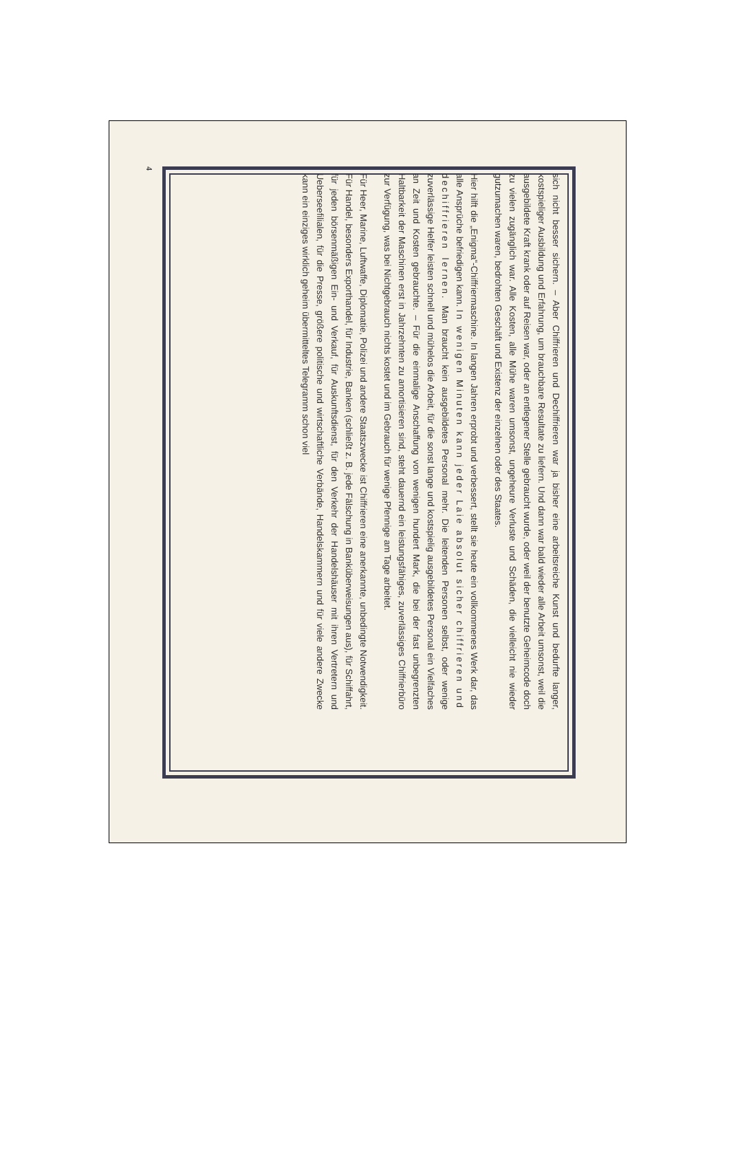4
sich nicht besser sichern. – Aber Chiffrieren und Dechiffrieren war ja bisher eine arbeitsreiche Kunst und bedurfte langer, kostspieliger Ausbildung und Erfahrung, um brauchbare Resultate zu liefern. Und dann war bald wieder alle Arbeit umsonst, weil die ausgebildete Kraft krank oder auf Reisen war, oder an entlegener Stelle gebraucht wurde, oder weil der benutzte Geheimcode doch zu vielen zugänglich war. Alle Kosten, alle Mühe waren umsonst, ungeheure Verluste und Schäden, die vielleicht nie wieder gutzumachen waren, bedrohten Geschäft und Existenz der einzelnen oder des Staates.
Hier hilft die „Enigma“-Chiffriermaschine. In langen Jahren erprobt und verbessert, stellt sie heute ein vollkommenes Werk dar, das alle Ansprüche befriedigen kann. In wenigen Minuten kann jeder Laie absolut sicher chiffrieren und dechiffrieren lernen. Man braucht kein ausgebildetes Personal mehr. Die leitenden Personen selbst, oder wenige zuverlässige Helfer leisten schnell und mühelos die Arbeit, für die sonst lange und kostspielig ausgebildetes Personal ein Vielfaches an Zeit und Kosten gebrauchte. – Für die einmalige Anschaffung von wenigen hundert Mark, die bei der fast unbegrenzten Haltbarkeit der Maschinen erst in Jahrzehnten zu amortisieren sind, steht dauernd ein leistungsfähiges, zuverlässiges Chiffrierbüro zur Verfügung, was bei Nichtgebrauch nichts kostet und im Gebrauch für wenige Pfennige am Tage arbeitet.
Für Heer, Marine, Luftwaffe, Diplomatie, Polizei und andere Staatszwecke ist Chiffrieren eine anerkannte, unbedingte Notwendigkeit. Für Handel, besonders Exporthandel, für Industrie, Banken (schließt z. B. jede Fälschung in Banküberweisungen aus), für Schiffahrt, für jeden börsenmäßigen Ein- und Verkauf, für Auskunftsdienst, für den Verkehr der Handelshäuser mit ihren Vertretern und Uebersee­filialen, für die Presse, größere politische und wirtschaftliche Verbände, Handelskammern und für viele andere Zwecke kann ein einziges wirklich geheim übermitteltes Telegramm schon viel